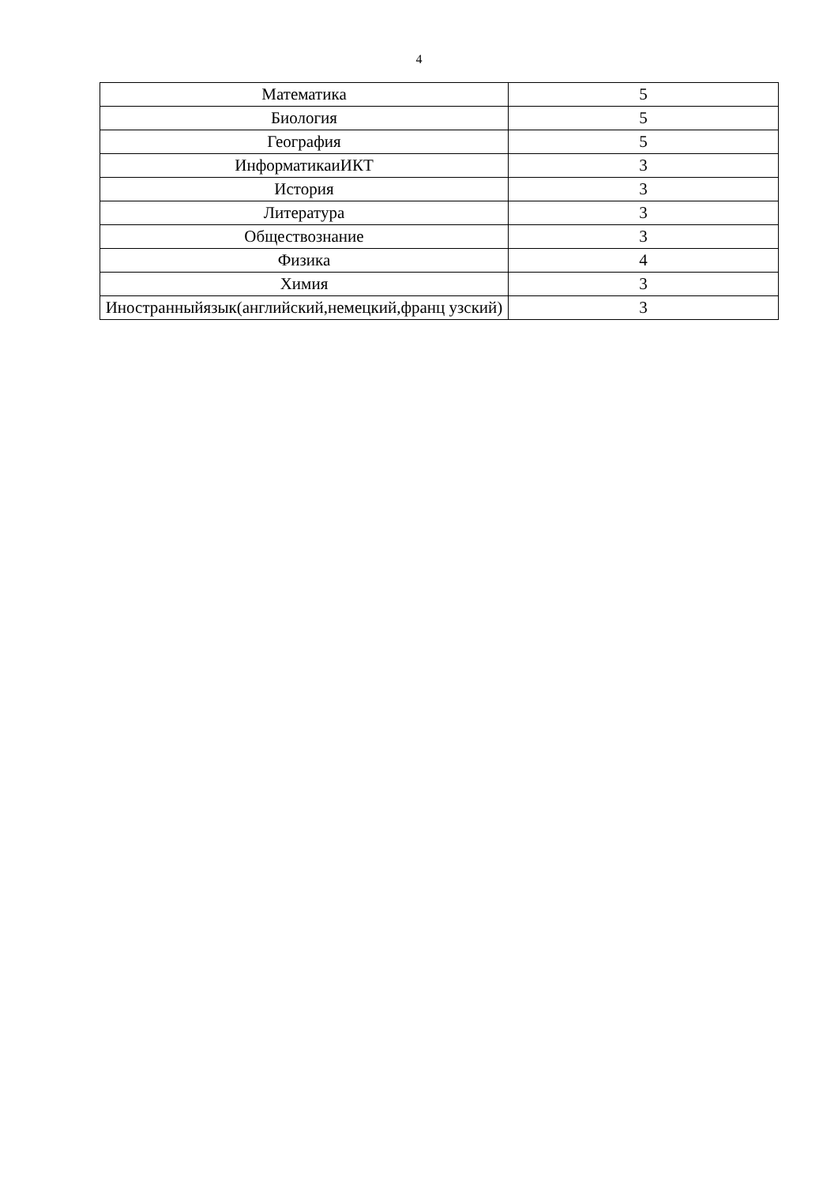4
| Математика | 5 |
| Биология | 5 |
| География | 5 |
| ИнформатикаиИКТ | 3 |
| История | 3 |
| Литература | 3 |
| Обществознание | 3 |
| Физика | 4 |
| Химия | 3 |
| Иностранныйязык(английский,немецкий,франц узский) | 3 |